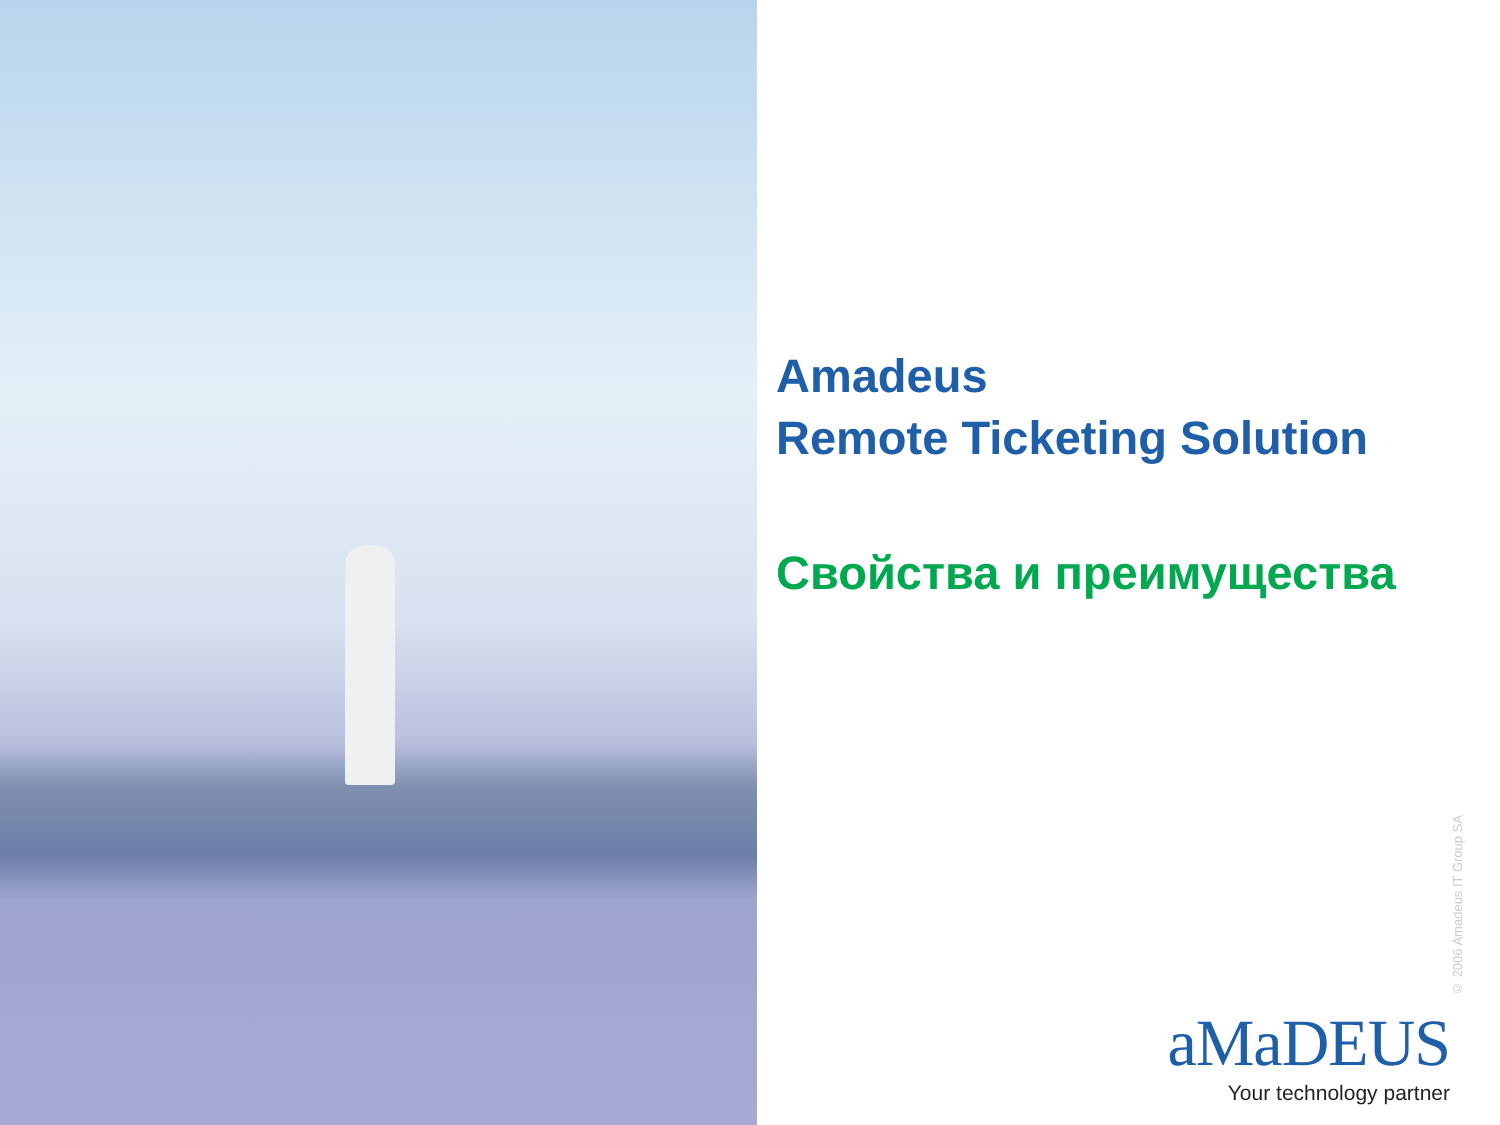Amadeus
Remote Ticketing Solution
Свойства и преимущества
© 2006 Amadeus IT Group SA
aMaDEUS
Your technology partner